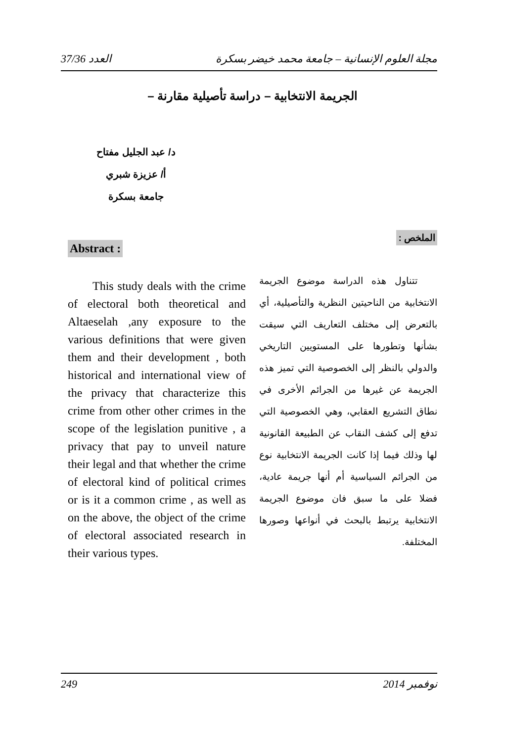العدد 37/36 مجلة العلوم الإنسانية – جامعة محمد خيضر بسكرة
الجريمة الانتخابية – دراسة تأصيلية مقارنة –
د/ عبد الجليل مفتاح
أ/ عزيزة شبري
جامعة بسكرة
الملخص :
تتناول هذه الدراسة موضوع الجريمة الانتخابية من الناحيتين النظرية والتأصيلية، أي بالتعرض إلى مختلف التعاريف التي سيقت بشأنها وتطورها على المستويين التاريخي والدولي بالنظر إلى الخصوصية التي تميز هذه الجريمة عن غيرها من الجرائم الأخرى في نطاق التشريع العقابي، وهي الخصوصية التي تدفع إلى كشف النقاب عن الطبيعة القانونية لها وذلك فيما إذا كانت الجريمة الانتخابية نوع من الجرائم السياسية أم أنها جريمة عادية، فضلا على ما سبق فان موضوع الجريمة الانتخابية يرتبط بالبحث في أنواعها وصورها المختلفة.
Abstract :
This study deals with the crime of electoral both theoretical and Altaeselah ,any exposure to the various definitions that were given them and their development , both historical and international view of the privacy that characterize this crime from other other crimes in the scope of the legislation punitive , a privacy that pay to unveil nature their legal and that whether the crime of electoral kind of political crimes or is it a common crime , as well as on the above, the object of the crime of electoral associated research in their various types.
249 نوفمبر 2014